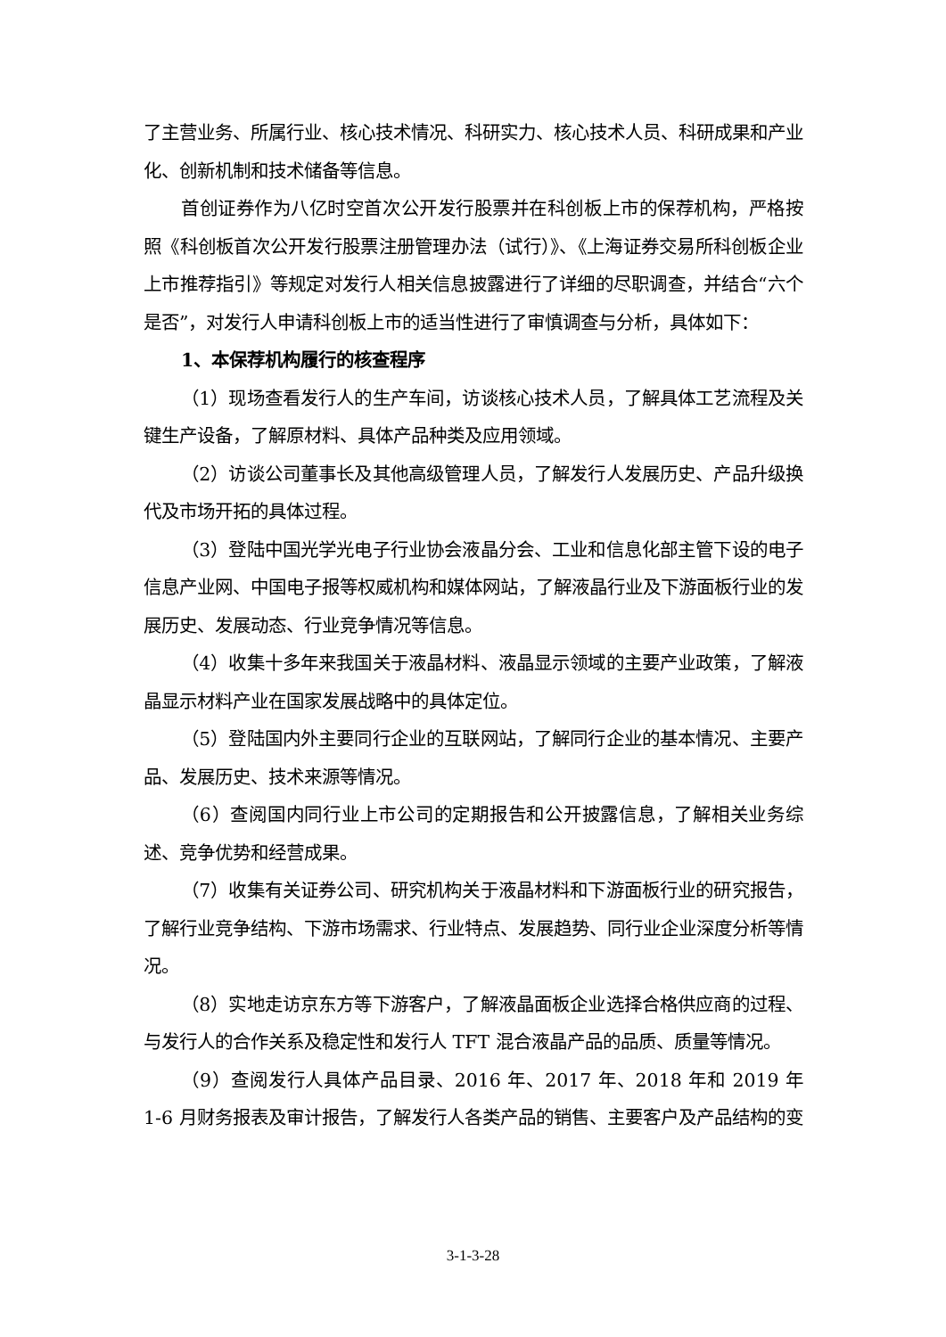了主营业务、所属行业、核心技术情况、科研实力、核心技术人员、科研成果和产业化、创新机制和技术储备等信息。
首创证券作为八亿时空首次公开发行股票并在科创板上市的保荐机构，严格按照《科创板首次公开发行股票注册管理办法（试行）》、《上海证券交易所科创板企业上市推荐指引》等规定对发行人相关信息披露进行了详细的尽职调查，并结合“六个是否”，对发行人申请科创板上市的适当性进行了审慎调查与分析，具体如下：
1、本保荐机构履行的核查程序
（1）现场查看发行人的生产车间，访谈核心技术人员，了解具体工艺流程及关键生产设备，了解原材料、具体产品种类及应用领域。
（2）访谈公司董事长及其他高级管理人员，了解发行人发展历史、产品升级换代及市场开拓的具体过程。
（3）登陆中国光学光电子行业协会液晶分会、工业和信息化部主管下设的电子信息产业网、中国电子报等权威机构和媒体网站，了解液晶行业及下游面板行业的发展历史、发展动态、行业竞争情况等信息。
（4）收集十多年来我国关于液晶材料、液晶显示领域的主要产业政策，了解液晶显示材料产业在国家发展战略中的具体定位。
（5）登陆国内外主要同行企业的互联网站，了解同行企业的基本情况、主要产品、发展历史、技术来源等情况。
（6）查阅国内同行业上市公司的定期报告和公开披露信息，了解相关业务综述、竞争优势和经营成果。
（7）收集有关证券公司、研究机构关于液晶材料和下游面板行业的研究报告，了解行业竞争结构、下游市场需求、行业特点、发展趋势、同行业企业深度分析等情况。
（8）实地走访京东方等下游客户，了解液晶面板企业选择合格供应商的过程、与发行人的合作关系及稳定性和发行人 TFT 混合液晶产品的品质、质量等情况。
（9）查阅发行人具体产品目录、2016 年、2017 年、2018 年和 2019 年 1-6 月财务报表及审计报告，了解发行人各类产品的销售、主要客户及产品结构的变
3-1-3-28